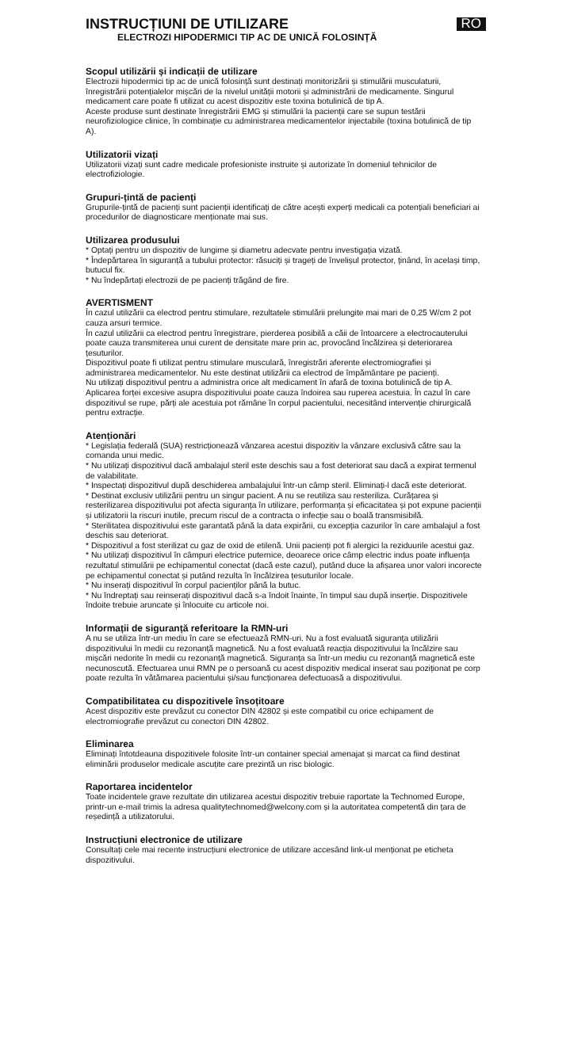INSTRUCȚIUNI DE UTILIZARE
ELECTROZI HIPODERMICI TIP AC DE UNICĂ FOLOSINȚĂ
RO
Scopul utilizării și indicații de utilizare
Electrozii hipodermici tip ac de unică folosință sunt destinați monitorizării și stimulării musculaturii, înregistrării potențialelor mișcări de la nivelul unității motorii și administrării de medicamente. Singurul medicament care poate fi utilizat cu acest dispozitiv este toxina botulinică de tip A.
Aceste produse sunt destinate înregistrării EMG și stimulării la pacienții care se supun testării neurofiziologice clinice, în combinație cu administrarea medicamentelor injectabile (toxina botulinică de tip A).
Utilizatorii vizați
Utilizatorii vizați sunt cadre medicale profesioniste instruite și autorizate în domeniul tehnicilor de electrofiziologie.
Grupuri-țintă de pacienți
Grupurile-țintă de pacienți sunt pacienții identificați de către acești experți medicali ca potențiali beneficiari ai procedurilor de diagnosticare menționate mai sus.
Utilizarea produsului
* Optați pentru un dispozitiv de lungime și diametru adecvate pentru investigația vizată.
* Îndepărtarea în siguranță a tubului protector: răsuciți și trageți de învelișul protector, ținând, în același timp, butucul fix.
* Nu îndepărtați electrozii de pe pacienți trăgând de fire.
AVERTISMENT
În cazul utilizării ca electrod pentru stimulare, rezultatele stimulării prelungite mai mari de 0,25 W/cm 2 pot cauza arsuri termice.
În cazul utilizării ca electrod pentru înregistrare, pierderea posibilă a căii de întoarcere a electrocauterului poate cauza transmiterea unui curent de densitate mare prin ac, provocând încălzirea și deteriorarea țesuturilor.
Dispozitivul poate fi utilizat pentru stimulare musculară, înregistrări aferente electromiografiei și administrarea medicamentelor. Nu este destinat utilizării ca electrod de împământare pe pacienți.
Nu utilizați dispozitivul pentru a administra orice alt medicament în afară de toxina botulinică de tip A.
Aplicarea forței excesive asupra dispozitivului poate cauza îndoirea sau ruperea acestuia. În cazul în care dispozitivul se rupe, părți ale acestuia pot rămâne în corpul pacientului, necesitând intervenție chirurgicală pentru extracție.
Atenționări
* Legislația federală (SUA) restricționează vânzarea acestui dispozitiv la vânzare exclusivă către sau la comanda unui medic.
* Nu utilizați dispozitivul dacă ambalajul steril este deschis sau a fost deteriorat sau dacă a expirat termenul de valabilitate.
* Inspectați dispozitivul după deschiderea ambalajului într-un câmp steril. Eliminați-l dacă este deteriorat.
* Destinat exclusiv utilizării pentru un singur pacient. A nu se reutiliza sau resteriliza. Curățarea și resterilizarea dispozitivului pot afecta siguranța în utilizare, performanța și eficacitatea și pot expune pacienții și utilizatorii la riscuri inutile, precum riscul de a contracta o infecție sau o boală transmisibilă.
* Sterilitatea dispozitivului este garantată până la data expirării, cu excepția cazurilor în care ambalajul a fost deschis sau deteriorat.
* Dispozitivul a fost sterilizat cu gaz de oxid de etilenă. Unii pacienți pot fi alergici la reziduurile acestui gaz.
* Nu utilizați dispozitivul în câmpuri electrice puternice, deoarece orice câmp electric indus poate influența rezultatul stimulării pe echipamentul conectat (dacă este cazul), putând duce la afișarea unor valori incorecte pe echipamentul conectat și putând rezulta în încălzirea țesuturilor locale.
* Nu inserați dispozitivul în corpul pacienților până la butuc.
* Nu îndreptați sau reinserați dispozitivul dacă s-a îndoit înainte, în timpul sau după inserție. Dispozitivele îndoite trebuie aruncate și înlocuite cu articole noi.
Informații de siguranță referitoare la RMN-uri
A nu se utiliza într-un mediu în care se efectuează RMN-uri. Nu a fost evaluată siguranța utilizării dispozitivului în medii cu rezonanță magnetică. Nu a fost evaluată reacția dispozitivului la încălzire sau mișcări nedorite în medii cu rezonanță magnetică. Siguranța sa într-un mediu cu rezonanță magnetică este necunoscută. Efectuarea unui RMN pe o persoană cu acest dispozitiv medical inserat sau poziționat pe corp poate rezulta în vătămarea pacientului și/sau funcționarea defectuoasă a dispozitivului.
Compatibilitatea cu dispozitivele însoțitoare
Acest dispozitiv este prevăzut cu conector DIN 42802 și este compatibil cu orice echipament de electromiografie prevăzut cu conectori DIN 42802.
Eliminarea
Eliminați întotdeauna dispozitivele folosite într-un container special amenajat și marcat ca fiind destinat eliminării produselor medicale ascuțite care prezintă un risc biologic.
Raportarea incidentelor
Toate incidentele grave rezultate din utilizarea acestui dispozitiv trebuie raportate la Technomed Europe, printr-un e-mail trimis la adresa qualitytechnomed@welcony.com și la autoritatea competentă din țara de reședință a utilizatorului.
Instrucțiuni electronice de utilizare
Consultați cele mai recente instrucțiuni electronice de utilizare accesând link-ul menționat pe eticheta dispozitivului.